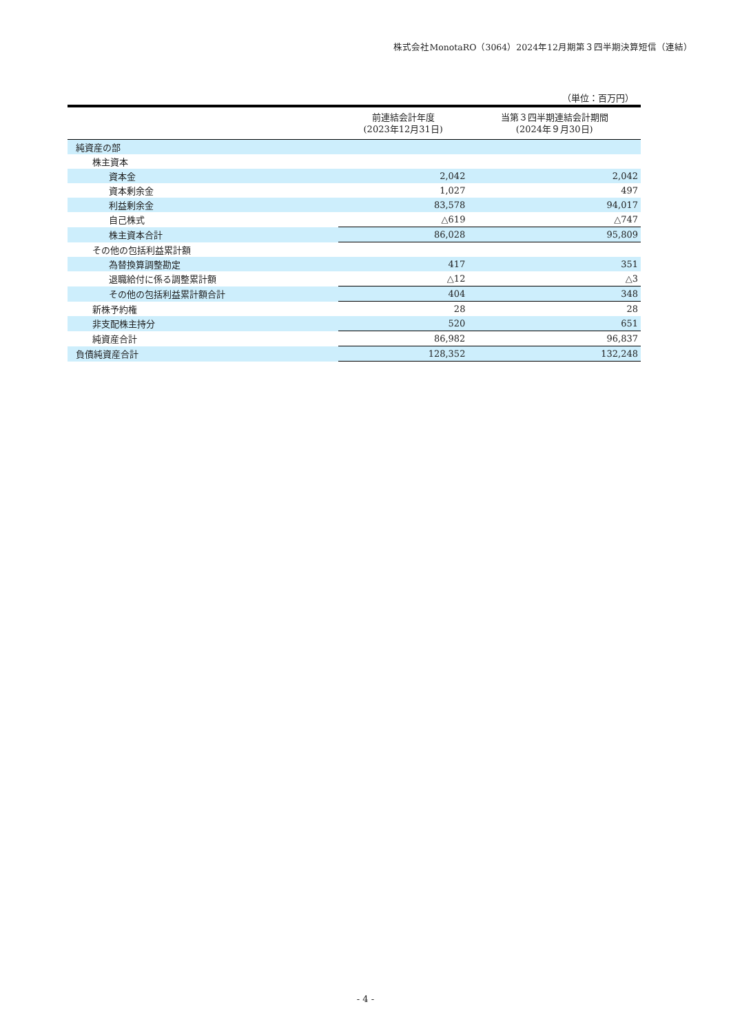株式会社MonotaRO（3064）2024年12月期第３四半期決算短信（連結）
（単位：百万円）
| | 前連結会計年度 (2023年12月31日) | 当第３四半期連結会計期間 (2024年９月30日) |
| --- | --- | --- |
| 純資産の部 | | |
| 株主資本 | | |
| 資本金 | 2,042 | 2,042 |
| 資本剰余金 | 1,027 | 497 |
| 利益剰余金 | 83,578 | 94,017 |
| 自己株式 | △619 | △747 |
| 株主資本合計 | 86,028 | 95,809 |
| その他の包括利益累計額 | | |
| 為替換算調整勘定 | 417 | 351 |
| 退職給付に係る調整累計額 | △12 | △3 |
| その他の包括利益累計額合計 | 404 | 348 |
| 新株予約権 | 28 | 28 |
| 非支配株主持分 | 520 | 651 |
| 純資産合計 | 86,982 | 96,837 |
| 負債純資産合計 | 128,352 | 132,248 |
- 4 -